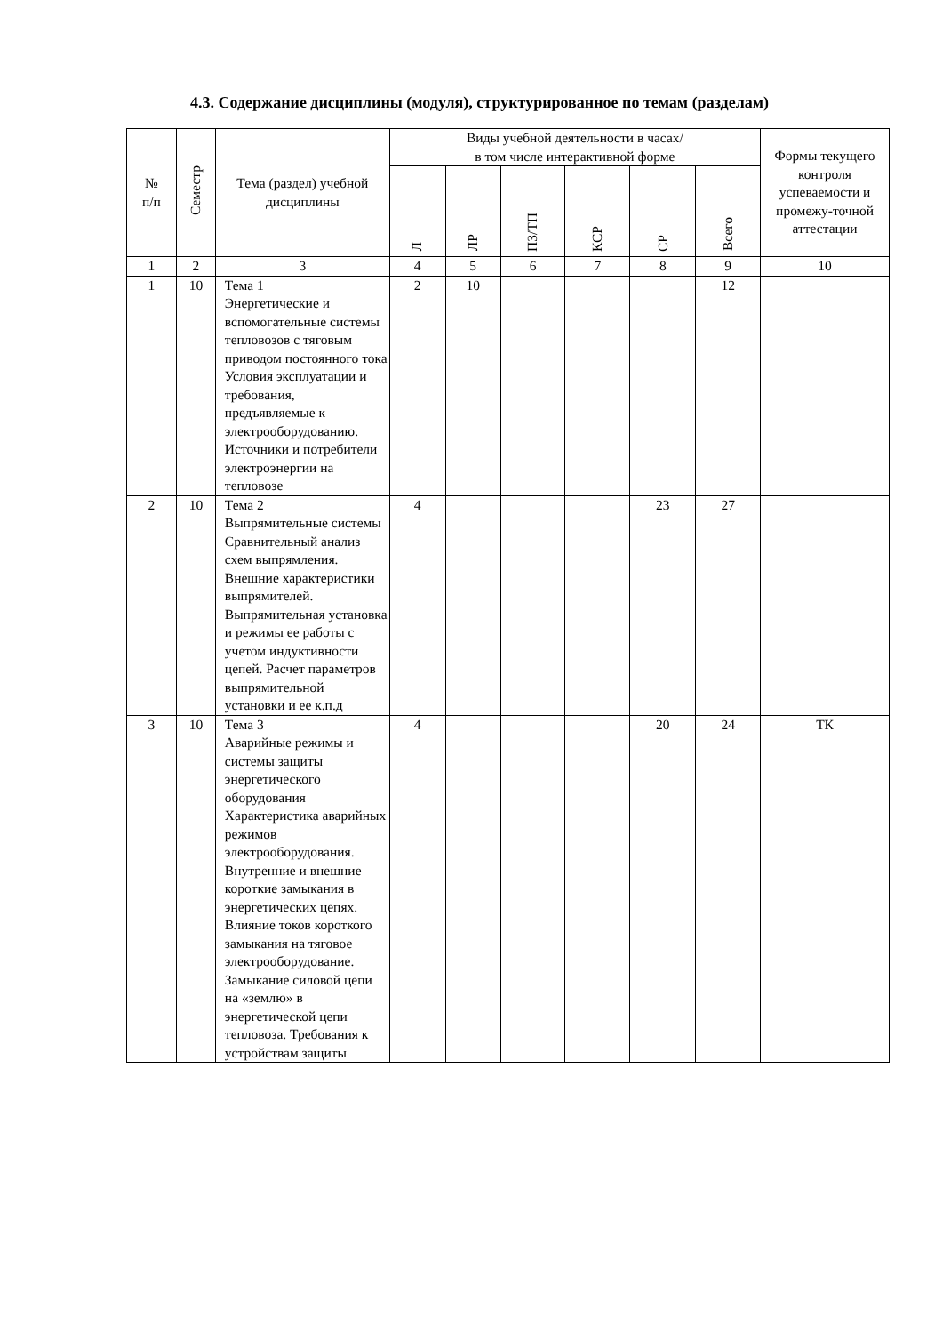4.3. Содержание дисциплины (модуля), структурированное по темам (разделам)
| № п/п | Семестр | Тема (раздел) учебной дисциплины | Виды учебной деятельности в часах/ в том числе интерактивной форме | | | | | | Формы текущего контроля успеваемости и промежу-точной аттестации |
| --- | --- | --- | --- | --- | --- | --- | --- | --- | --- |
| | | | Л | ЛР | ПЗ/ТП | КСР | СР | Всего | |
| 1 | 2 | 3 | 4 | 5 | 6 | 7 | 8 | 9 | 10 |
| 1 | 10 | Тема 1 Энергетические и вспомогательные системы тепловозов с тяговым приводом постоянного тока Условия эксплуатации и требования, предъявляемые к электрооборудованию. Источники и потребители электроэнергии на тепловозе | 2 | 10 | | | | 12 | |
| 2 | 10 | Тема 2 Выпрямительные системы Сравнительный анализ схем выпрямления. Внешние характеристики выпрямителей. Выпрямительная установка и режимы ее работы с учетом индуктивности цепей. Расчет параметров выпрямительной установки и ее к.п.д | 4 | | | | 23 | 27 | |
| 3 | 10 | Тема 3 Аварийные режимы и системы защиты энергетического оборудования Характеристика аварийных режимов электрооборудования. Внутренние и внешние короткие замыкания в энергетических цепях. Влияние токов короткого замыкания на тяговое электрооборудование. Замыкание силовой цепи на «землю» в энергетической цепи тепловоза. Требования к устройствам защиты | 4 | | | | 20 | 24 | ТК |